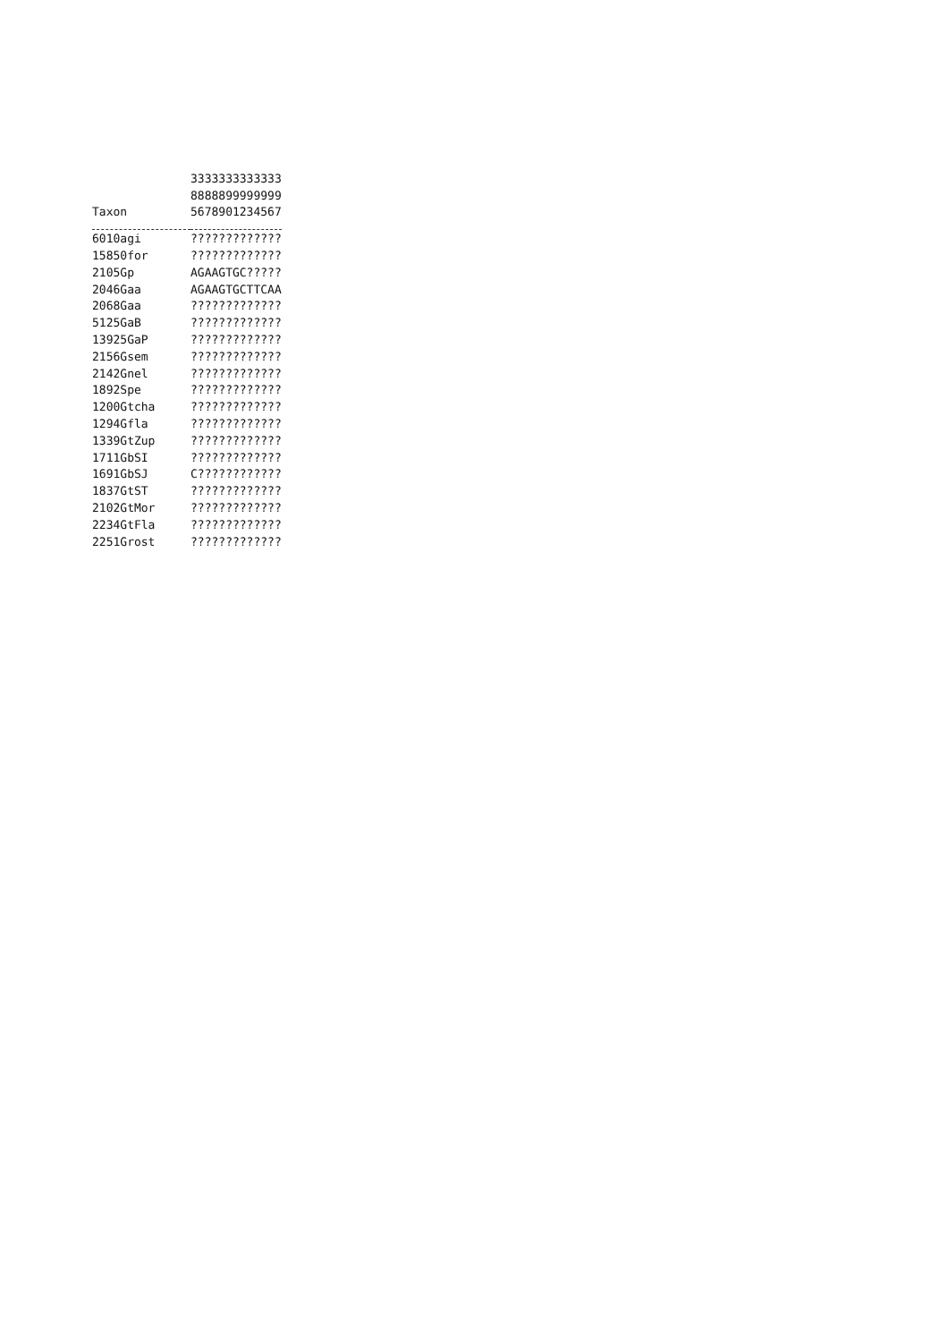| | 3333333333333 |
| --- | --- |
| | 8888899999999 |
| Taxon | 5678901234567 |
| 6010agi | ????????????? |
| 15850for | ????????????? |
| 2105Gp | AGAAGTGC????? |
| 2046Gaa | AGAAGTGCTTCAA |
| 2068Gaa | ????????????? |
| 5125GaB | ????????????? |
| 13925GaP | ????????????? |
| 2156Gsem | ????????????? |
| 2142Gnel | ????????????? |
| 1892Spe | ????????????? |
| 1200Gtcha | ????????????? |
| 1294Gfla | ????????????? |
| 1339GtZup | ????????????? |
| 1711GbSI | ????????????? |
| 1691GbSJ | C???????????? |
| 1837GtST | ????????????? |
| 2102GtMor | ????????????? |
| 2234GtFla | ????????????? |
| 2251Grost | ????????????? |